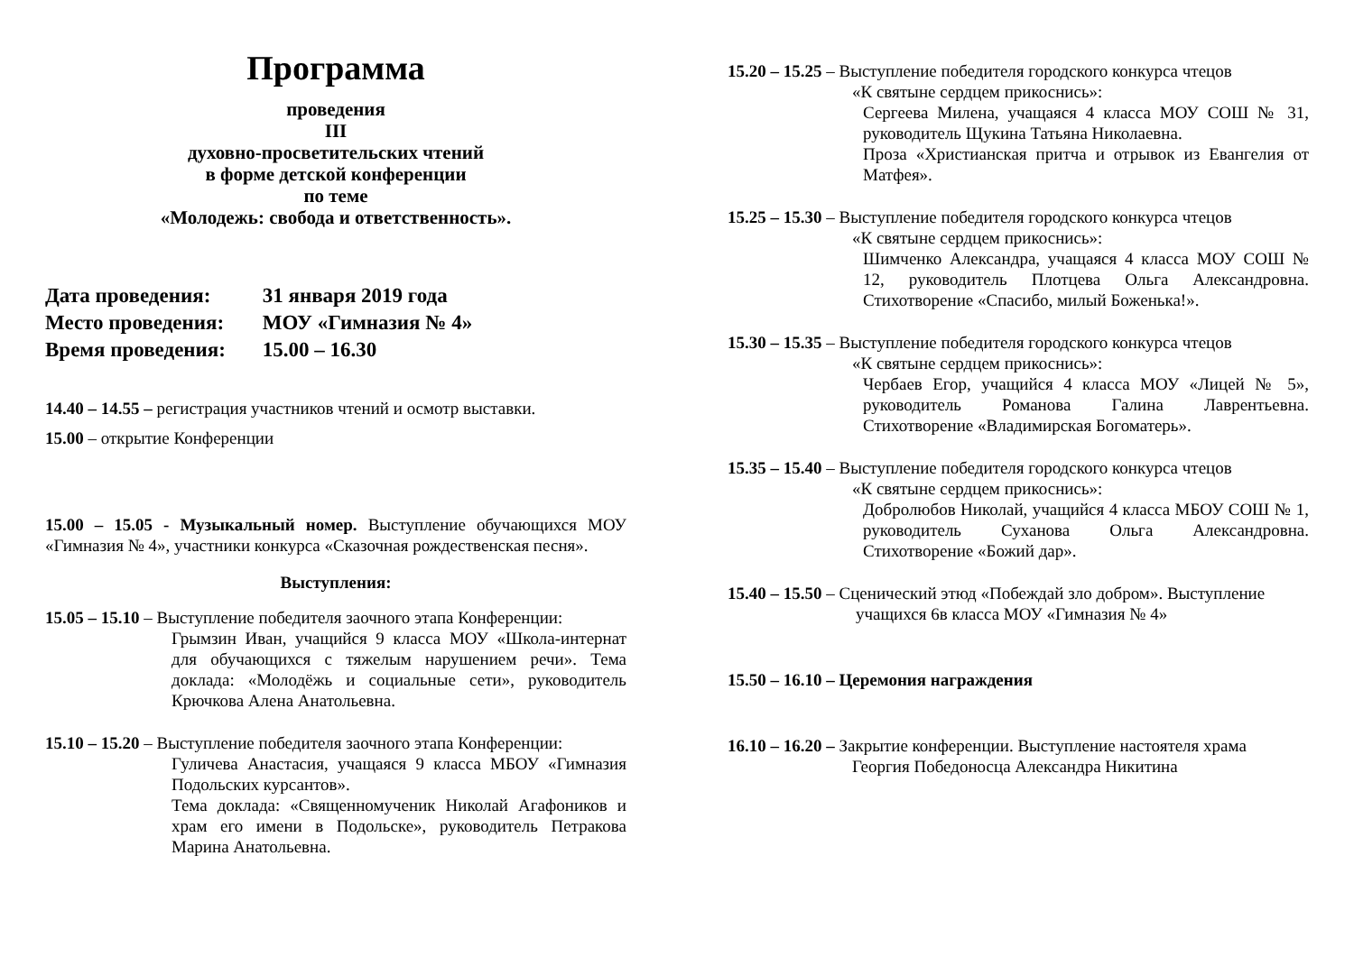Программа
проведения
III
духовно-просветительских чтений
в форме детской конференции
по теме
«Молодежь: свобода и ответственность».
Дата проведения: 31 января 2019 года
Место проведения: МОУ «Гимназия № 4»
Время проведения: 15.00 – 16.30
14.40 – 14.55 – регистрация участников чтений и осмотр выставки.
15.00 – открытие Конференции
15.00 – 15.05 - Музыкальный номер. Выступление обучающихся МОУ «Гимназия № 4», участники конкурса «Сказочная рождественская песня».
Выступления:
15.05 – 15.10 – Выступление победителя заочного этапа Конференции:
Грымзин Иван, учащийся 9 класса МОУ «Школа-интернат для обучающихся с тяжелым нарушением речи». Тема доклада: «Молодёжь и социальные сети», руководитель Крючкова Алена Анатольевна.
15.10 – 15.20 – Выступление победителя заочного этапа Конференции:
Гуличева Анастасия, учащаяся 9 класса МБОУ «Гимназия Подольских курсантов».
Тема доклада: «Священномученик Николай Агафоников и храм его имени в Подольске», руководитель Петракова Марина Анатольевна.
15.20 – 15.25 – Выступление победителя городского конкурса чтецов
«К святыне сердцем прикоснись»:
Сергеева Милена, учащаяся 4 класса МОУ СОШ № 31, руководитель Щукина Татьяна Николаевна.
Проза «Христианская притча и отрывок из Евангелия от Матфея».
15.25 – 15.30 – Выступление победителя городского конкурса чтецов
«К святыне сердцем прикоснись»:
Шимченко Александра, учащаяся 4 класса МОУ СОШ № 12, руководитель Плотцева Ольга Александровна. Стихотворение «Спасибо, милый Боженька!».
15.30 – 15.35 – Выступление победителя городского конкурса чтецов
«К святыне сердцем прикоснись»:
Чербаев Егор, учащийся 4 класса МОУ «Лицей № 5», руководитель Романова Галина Лаврентьевна. Стихотворение «Владимирская Богоматерь».
15.35 – 15.40 – Выступление победителя городского конкурса чтецов
«К святыне сердцем прикоснись»:
Добролюбов Николай, учащийся 4 класса МБОУ СОШ № 1, руководитель Суханова Ольга Александровна. Стихотворение «Божий дар».
15.40 – 15.50 – Сценический этюд «Побеждай зло добром». Выступление
учащихся 6в класса МОУ «Гимназия № 4»
15.50 – 16.10 – Церемония награждения
16.10 – 16.20 – Закрытие конференции. Выступление настоятеля храма
Георгия Победоносца Александра Никитина